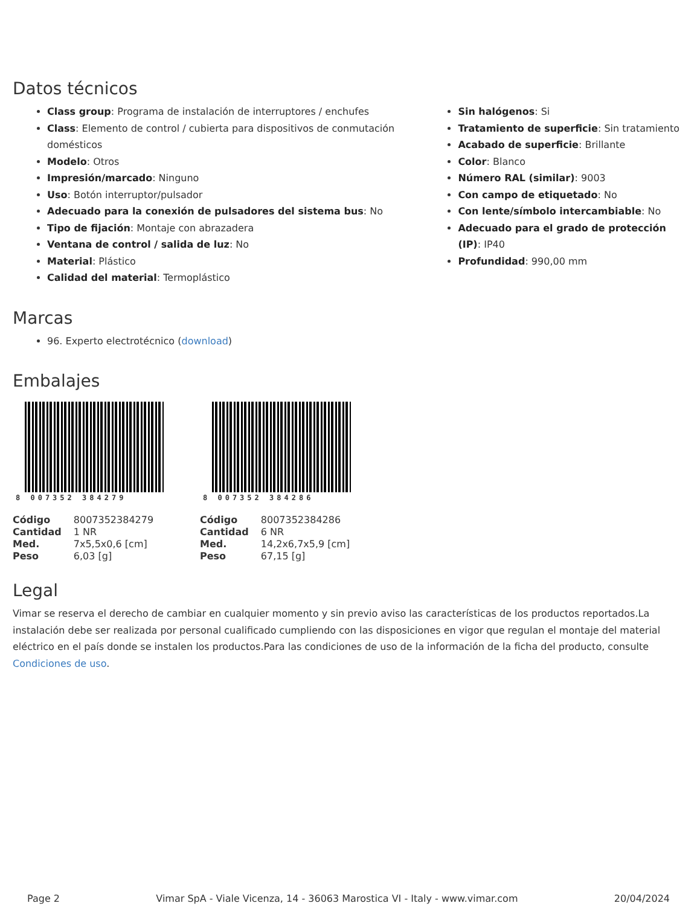Datos técnicos
Class group: Programa de instalación de interruptores / enchufes
Class: Elemento de control / cubierta para dispositivos de conmutación domésticos
Modelo: Otros
Impresión/marcado: Ninguno
Uso: Botón interruptor/pulsador
Adecuado para la conexión de pulsadores del sistema bus: No
Tipo de fijación: Montaje con abrazadera
Ventana de control / salida de luz: No
Material: Plástico
Calidad del material: Termoplástico
Sin halógenos: Si
Tratamiento de superficie: Sin tratamiento
Acabado de superficie: Brillante
Color: Blanco
Número RAL (similar): 9003
Con campo de etiquetado: No
Con lente/símbolo intercambiable: No
Adecuado para el grado de protección (IP): IP40
Profundidad: 990,00 mm
Marcas
96. Experto electrotécnico (download)
Embalajes
8 007352 384279
| Código | 8007352384279 |
| Cantidad | 1 NR |
| Med. | 7x5,5x0,6 [cm] |
| Peso | 6,03 [g] |
8 007352 384286
| Código | 8007352384286 |
| Cantidad | 6 NR |
| Med. | 14,2x6,7x5,9 [cm] |
| Peso | 67,15 [g] |
Legal
Vimar se reserva el derecho de cambiar en cualquier momento y sin previo aviso las características de los productos reportados.La instalación debe ser realizada por personal cualificado cumpliendo con las disposiciones en vigor que regulan el montaje del material eléctrico en el país donde se instalen los productos.Para las condiciones de uso de la información de la ficha del producto, consulte Condiciones de uso.
Page 2 Vimar SpA - Viale Vicenza, 14 - 36063 Marostica VI - Italy - www.vimar.com 20/04/2024